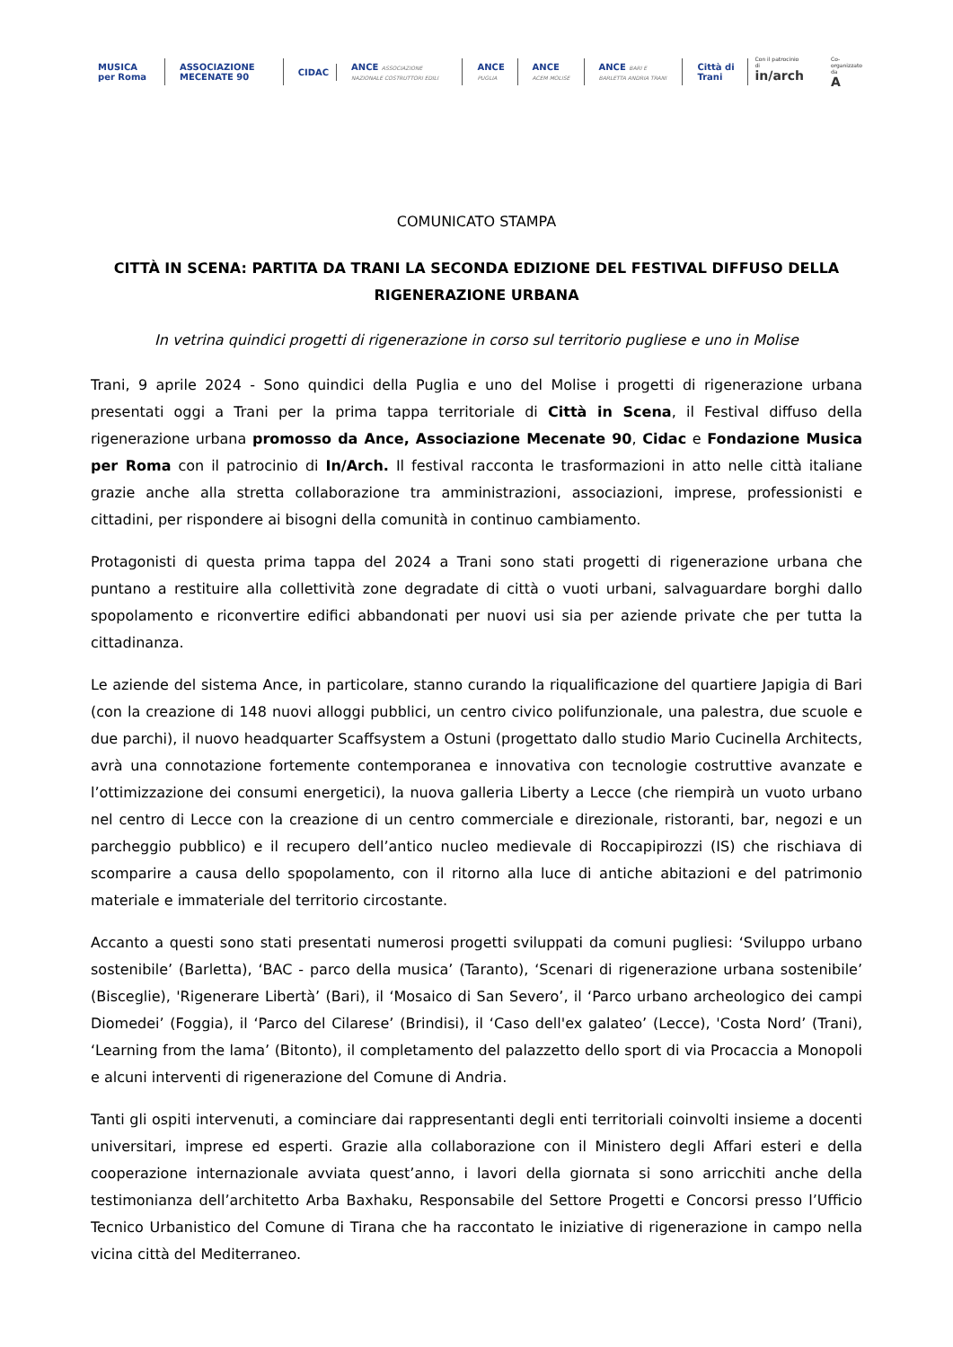MUSICA per Roma ASSOCIAZIONE MECENATE 90 CIDAC ANCE ASSOCIAZIONE NAZIONALE COSTRUTTORI EDILI ANCE PUGLIA ANCE ACEM MOLISE ANCE BARI E BARLETTA ANDRIA TRANI Città di Trani
Con il patrocinio di
in/arch
Co-organizzato da
A
COMUNICATO STAMPA
CITTÀ IN SCENA: PARTITA DA TRANI LA SECONDA EDIZIONE DEL FESTIVAL DIFFUSO DELLA RIGENERAZIONE URBANA
In vetrina quindici progetti di rigenerazione in corso sul territorio pugliese e uno in Molise
Trani, 9 aprile 2024 - Sono quindici della Puglia e uno del Molise i progetti di rigenerazione urbana presentati oggi a Trani per la prima tappa territoriale di Città in Scena, il Festival diffuso della rigenerazione urbana promosso da Ance, Associazione Mecenate 90, Cidac e Fondazione Musica per Roma con il patrocinio di In/Arch. Il festival racconta le trasformazioni in atto nelle città italiane grazie anche alla stretta collaborazione tra amministrazioni, associazioni, imprese, professionisti e cittadini, per rispondere ai bisogni della comunità in continuo cambiamento.
Protagonisti di questa prima tappa del 2024 a Trani sono stati progetti di rigenerazione urbana che puntano a restituire alla collettività zone degradate di città o vuoti urbani, salvaguardare borghi dallo spopolamento e riconvertire edifici abbandonati per nuovi usi sia per aziende private che per tutta la cittadinanza.
Le aziende del sistema Ance, in particolare, stanno curando la riqualificazione del quartiere Japigia di Bari (con la creazione di 148 nuovi alloggi pubblici, un centro civico polifunzionale, una palestra, due scuole e due parchi), il nuovo headquarter Scaffsystem a Ostuni (progettato dallo studio Mario Cucinella Architects, avrà una connotazione fortemente contemporanea e innovativa con tecnologie costruttive avanzate e l’ottimizzazione dei consumi energetici), la nuova galleria Liberty a Lecce (che riempirà un vuoto urbano nel centro di Lecce con la creazione di un centro commerciale e direzionale, ristoranti, bar, negozi e un parcheggio pubblico) e il recupero dell’antico nucleo medievale di Roccapipirozzi (IS) che rischiava di scomparire a causa dello spopolamento, con il ritorno alla luce di antiche abitazioni e del patrimonio materiale e immateriale del territorio circostante.
Accanto a questi sono stati presentati numerosi progetti sviluppati da comuni pugliesi: ‘Sviluppo urbano sostenibile’ (Barletta), ‘BAC - parco della musica’ (Taranto), ‘Scenari di rigenerazione urbana sostenibile’ (Bisceglie), 'Rigenerare Libertà’ (Bari), il ‘Mosaico di San Severo’, il ‘Parco urbano archeologico dei campi Diomedei’ (Foggia), il ‘Parco del Cilarese’ (Brindisi), il ‘Caso dell'ex galateo’ (Lecce), 'Costa Nord’ (Trani), ‘Learning from the lama’ (Bitonto), il completamento del palazzetto dello sport di via Procaccia a Monopoli e alcuni interventi di rigenerazione del Comune di Andria.
Tanti gli ospiti intervenuti, a cominciare dai rappresentanti degli enti territoriali coinvolti insieme a docenti universitari, imprese ed esperti. Grazie alla collaborazione con il Ministero degli Affari esteri e della cooperazione internazionale avviata quest’anno, i lavori della giornata si sono arricchiti anche della testimonianza dell’architetto Arba Baxhaku, Responsabile del Settore Progetti e Concorsi presso l’Ufficio Tecnico Urbanistico del Comune di Tirana che ha raccontato le iniziative di rigenerazione in campo nella vicina città del Mediterraneo.